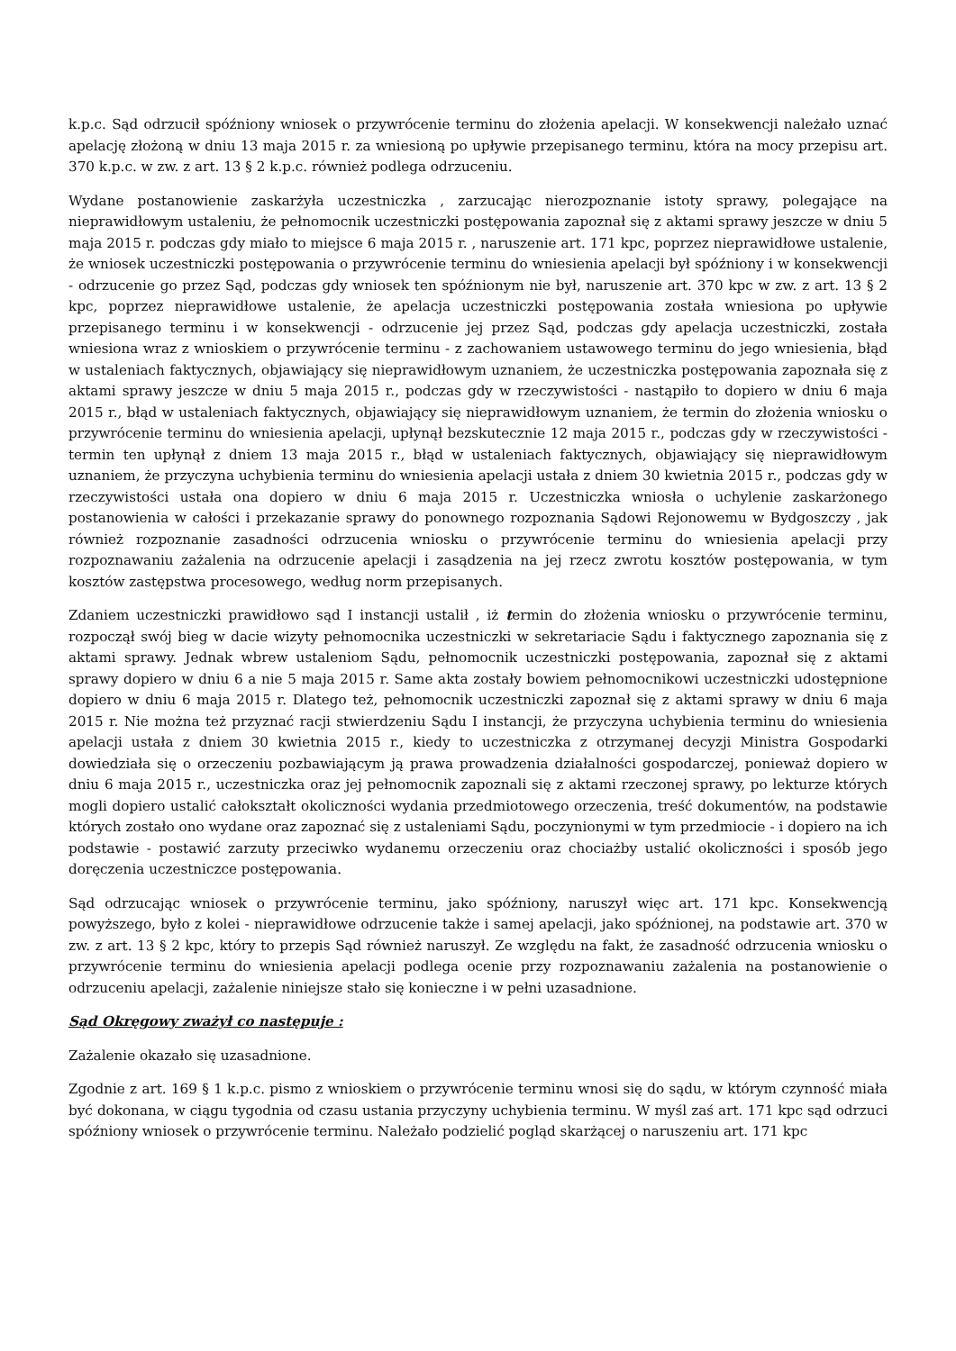k.p.c. Sąd odrzucił spóźniony wniosek o przywrócenie terminu do złożenia apelacji. W konsekwencji należało uznać apelację złożoną w dniu 13 maja 2015 r. za wniesioną po upływie przepisanego terminu, która na mocy przepisu art. 370 k.p.c. w zw. z art. 13 § 2 k.p.c. również podlega odrzuceniu.
Wydane postanowienie zaskarżyła uczestniczka , zarzucając nierozpoznanie istoty sprawy, polegające na nieprawidłowym ustaleniu, że pełnomocnik uczestniczki postępowania zapoznał się z aktami sprawy jeszcze w dniu 5 maja 2015 r. podczas gdy miało to miejsce 6 maja 2015 r. , naruszenie art. 171 kpc, poprzez nieprawidłowe ustalenie, że wniosek uczestniczki postępowania o przywrócenie terminu do wniesienia apelacji był spóźniony i w konsekwencji - odrzucenie go przez Sąd, podczas gdy wniosek ten spóźnionym nie był, naruszenie art. 370 kpc w zw. z art. 13 § 2 kpc, poprzez nieprawidłowe ustalenie, że apelacja uczestniczki postępowania została wniesiona po upływie przepisanego terminu i w konsekwencji - odrzucenie jej przez Sąd, podczas gdy apelacja uczestniczki, została wniesiona wraz z wnioskiem o przywrócenie terminu - z zachowaniem ustawowego terminu do jego wniesienia, błąd w ustaleniach faktycznych, objawiający się nieprawidłowym uznaniem, że uczestniczka postępowania zapoznała się z aktami sprawy jeszcze w dniu 5 maja 2015 r., podczas gdy w rzeczywistości - nastąpiło to dopiero w dniu 6 maja 2015 r., błąd w ustaleniach faktycznych, objawiający się nieprawidłowym uznaniem, że termin do złożenia wniosku o przywrócenie terminu do wniesienia apelacji, upłynął bezskutecznie 12 maja 2015 r., podczas gdy w rzeczywistości - termin ten upłynął z dniem 13 maja 2015 r., błąd w ustaleniach faktycznych, objawiający się nieprawidłowym uznaniem, że przyczyna uchybienia terminu do wniesienia apelacji ustała z dniem 30 kwietnia 2015 r., podczas gdy w rzeczywistości ustała ona dopiero w dniu 6 maja 2015 r. Uczestniczka wniosła o uchylenie zaskarżonego postanowienia w całości i przekazanie sprawy do ponownego rozpoznania Sądowi Rejonowemu w Bydgoszczy , jak również rozpoznanie zasadności odrzucenia wniosku o przywrócenie terminu do wniesienia apelacji przy rozpoznawaniu zażalenia na odrzucenie apelacji i zasądzenia na jej rzecz zwrotu kosztów postępowania, w tym kosztów zastępstwa procesowego, według norm przepisanych.
Zdaniem uczestniczki prawidłowo sąd I instancji ustalił , iż termin do złożenia wniosku o przywrócenie terminu, rozpoczął swój bieg w dacie wizyty pełnomocnika uczestniczki w sekretariacie Sądu i faktycznego zapoznania się z aktami sprawy. Jednak wbrew ustaleniom Sądu, pełnomocnik uczestniczki postępowania, zapoznał się z aktami sprawy dopiero w dniu 6 a nie 5 maja 2015 r. Same akta zostały bowiem pełnomocnikowi uczestniczki udostępnione dopiero w dniu 6 maja 2015 r. Dlatego też, pełnomocnik uczestniczki zapoznał się z aktami sprawy w dniu 6 maja 2015 r. Nie można też przyznać racji stwierdzeniu Sądu I instancji, że przyczyna uchybienia terminu do wniesienia apelacji ustała z dniem 30 kwietnia 2015 r., kiedy to uczestniczka z otrzymanej decyzji Ministra Gospodarki dowiedziała się o orzeczeniu pozbawiającym ją prawa prowadzenia działalności gospodarczej, ponieważ dopiero w dniu 6 maja 2015 r., uczestniczka oraz jej pełnomocnik zapoznali się z aktami rzeczonej sprawy, po lekturze których mogli dopiero ustalić całokształt okoliczności wydania przedmiotowego orzeczenia, treść dokumentów, na podstawie których zostało ono wydane oraz zapoznać się z ustaleniami Sądu, poczynionymi w tym przedmiocie - i dopiero na ich podstawie - postawić zarzuty przeciwko wydanemu orzeczeniu oraz chociażby ustalić okoliczności i sposób jego doręczenia uczestniczce postępowania.
Sąd odrzucając wniosek o przywrócenie terminu, jako spóźniony, naruszył więc art. 171 kpc. Konsekwencją powyższego, było z kolei - nieprawidłowe odrzucenie także i samej apelacji, jako spóźnionej, na podstawie art. 370 w zw. z art. 13 § 2 kpc, który to przepis Sąd również naruszył. Ze względu na fakt, że zasadność odrzucenia wniosku o przywrócenie terminu do wniesienia apelacji podlega ocenie przy rozpoznawaniu zażalenia na postanowienie o odrzuceniu apelacji, zażalenie niniejsze stało się konieczne i w pełni uzasadnione.
Sąd Okręgowy zważył co następuje :
Zażalenie okazało się uzasadnione.
Zgodnie z art. 169 § 1 k.p.c. pismo z wnioskiem o przywrócenie terminu wnosi się do sądu, w którym czynność miała być dokonana, w ciągu tygodnia od czasu ustania przyczyny uchybienia terminu. W myśl zaś art. 171 kpc sąd odrzuci spóźniony wniosek o przywrócenie terminu. Należało podzielić pogląd skarżącej o naruszeniu art. 171 kpc